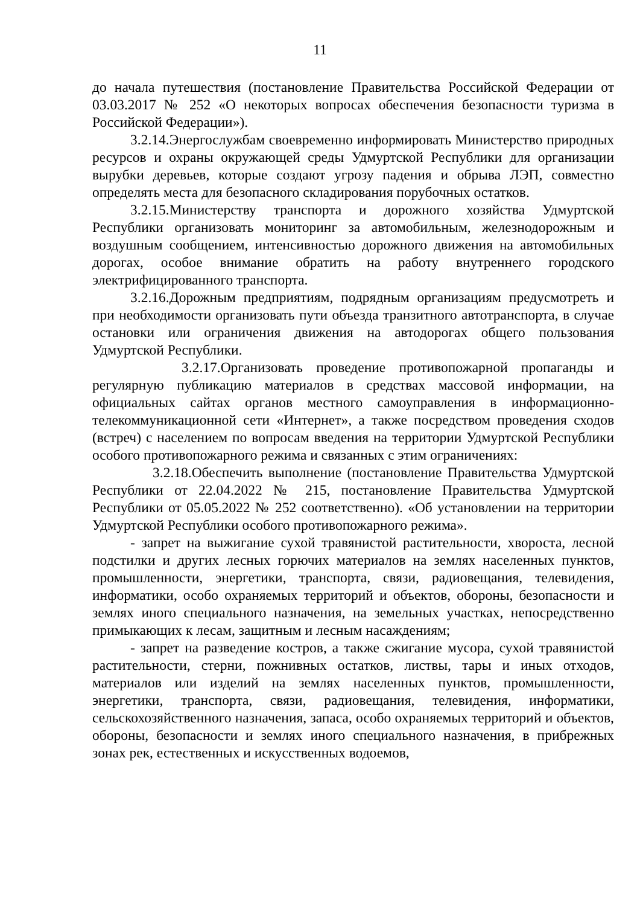11
до начала путешествия (постановление Правительства Российской Федерации от 03.03.2017 № 252 «О некоторых вопросах обеспечения безопасности туризма в Российской Федерации»).
3.2.14.Энергослужбам своевременно информировать Министерство природных ресурсов и охраны окружающей среды Удмуртской Республики для организации вырубки деревьев, которые создают угрозу падения и обрыва ЛЭП, совместно определять места для безопасного складирования порубочных остатков.
3.2.15.Министерству транспорта и дорожного хозяйства Удмуртской Республики организовать мониторинг за автомобильным, железнодорожным и воздушным сообщением, интенсивностью дорожного движения на автомобильных дорогах, особое внимание обратить на работу внутреннего городского электрифицированного транспорта.
3.2.16.Дорожным предприятиям, подрядным организациям предусмотреть и при необходимости организовать пути объезда транзитного автотранспорта, в случае остановки или ограничения движения на автодорогах общего пользования Удмуртской Республики.
3.2.17.Организовать проведение противопожарной пропаганды и регулярную публикацию материалов в средствах массовой информации, на официальных сайтах органов местного самоуправления в информационно-телекоммуникационной сети «Интернет», а также посредством проведения сходов (встреч) с населением по вопросам введения на территории Удмуртской Республики особого противопожарного режима и связанных с этим ограничениях:
3.2.18.Обеспечить выполнение (постановление Правительства Удмуртской Республики от 22.04.2022 № 215, постановление Правительства Удмуртской Республики от 05.05.2022 № 252 соответственно). «Об установлении на территории Удмуртской Республики особого противопожарного режима».
- запрет на выжигание сухой травянистой растительности, хвороста, лесной подстилки и других лесных горючих материалов на землях населенных пунктов, промышленности, энергетики, транспорта, связи, радиовещания, телевидения, информатики, особо охраняемых территорий и объектов, обороны, безопасности и землях иного специального назначения, на земельных участках, непосредственно примыкающих к лесам, защитным и лесным насаждениям;
- запрет на разведение костров, а также сжигание мусора, сухой травянистой растительности, стерни, пожнивных остатков, листвы, тары и иных отходов, материалов или изделий на землях населенных пунктов, промышленности, энергетики, транспорта, связи, радиовещания, телевидения, информатики, сельскохозяйственного назначения, запаса, особо охраняемых территорий и объектов, обороны, безопасности и землях иного специального назначения, в прибрежных зонах рек, естественных и искусственных водоемов,